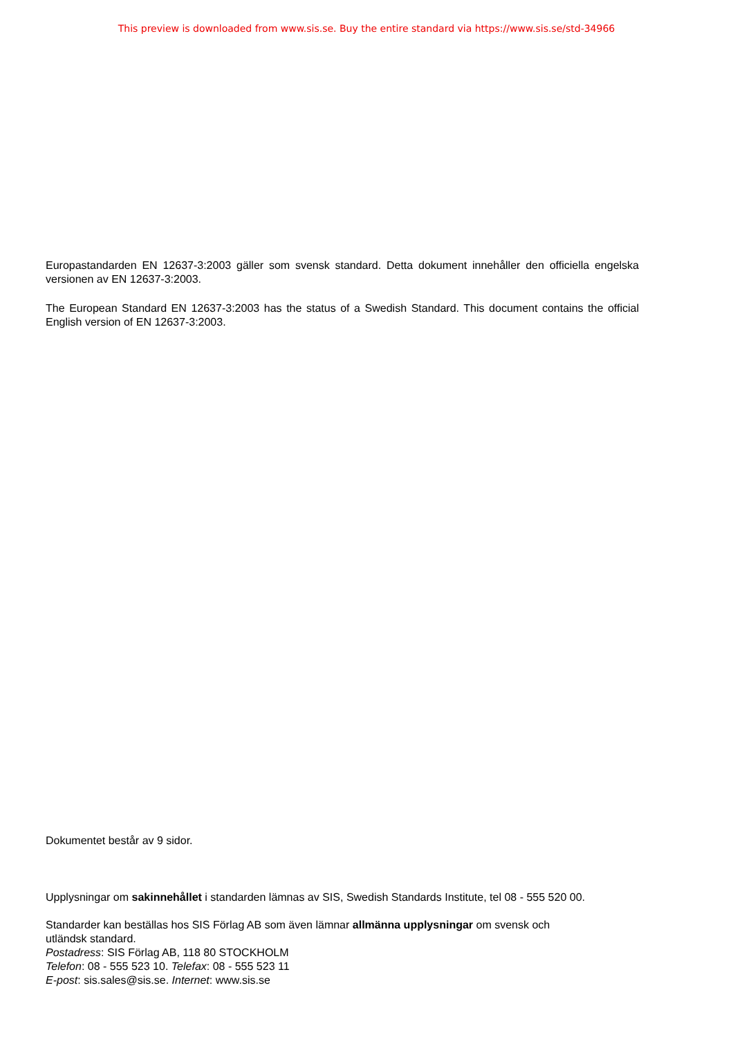This preview is downloaded from www.sis.se. Buy the entire standard via https://www.sis.se/std-34966
Europastandarden EN 12637-3:2003 gäller som svensk standard. Detta dokument innehåller den officiella engelska versionen av EN 12637-3:2003.
The European Standard EN 12637-3:2003 has the status of a Swedish Standard. This document contains the official English version of EN 12637-3:2003.
Dokumentet består av 9 sidor.
Upplysningar om sakinnehållet i standarden lämnas av SIS, Swedish Standards Institute, tel 08 - 555 520 00.
Standarder kan beställas hos SIS Förlag AB som även lämnar allmänna upplysningar om svensk och
utländsk standard.
Postadress: SIS Förlag AB, 118 80 STOCKHOLM
Telefon: 08 - 555 523 10. Telefax: 08 - 555 523 11
E-post: sis.sales@sis.se. Internet: www.sis.se